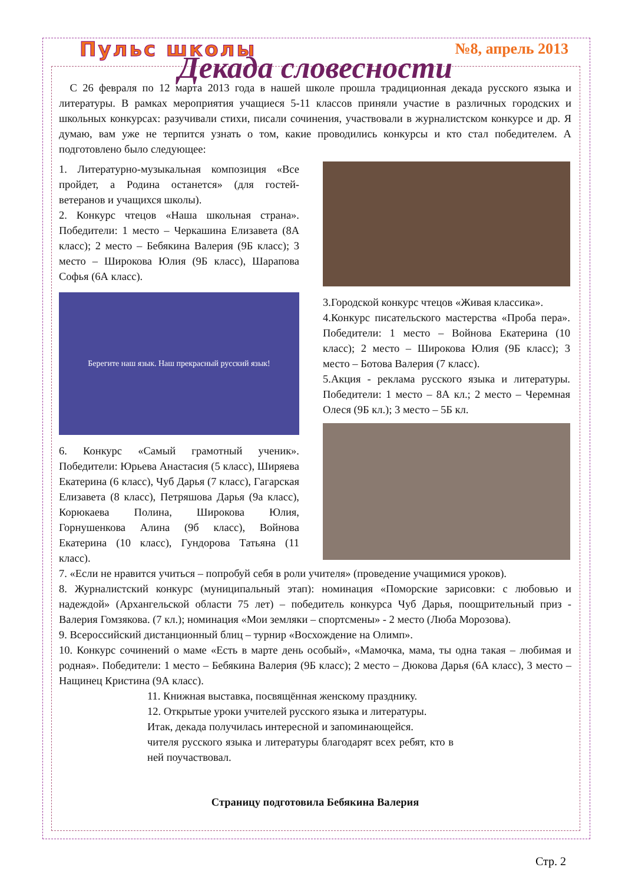Пульс школы №8, апрель 2013
Декада словесности
С 26 февраля по 12 марта 2013 года в нашей школе прошла традиционная декада русского языка и литературы. В рамках мероприятия учащиеся 5-11 классов приняли участие в различных городских и школьных конкурсах: разучивали стихи, писали сочинения, участвовали в журналистском конкурсе и др. Я думаю, вам уже не терпится узнать о том, какие проводились конкурсы и кто стал победителем. А подготовлено было следующее:
1. Литературно-музыкальная композиция «Все пройдет, а Родина останется» (для гостей-ветеранов и учащихся школы).
2. Конкурс чтецов «Наша школьная страна». Победители: 1 место – Черкашина Елизавета (8А класс); 2 место – Бебякина Валерия (9Б класс); 3 место – Широкова Юлия (9Б класс), Шарапова Софья (6А класс).
Берегите наш язык. Наш прекрасный русский язык!
6. Конкурс «Самый грамотный ученик». Победители: Юрьева Анастасия (5 класс), Ширяева Екатерина (6 класс), Чуб Дарья (7 класс), Гагарская Елизавета (8 класс), Петряшова Дарья (9а класс), Корюкаева Полина, Широкова Юлия, Горнушенкова Алина (9б класс), Войнова Екатерина (10 класс), Гундорова Татьяна (11 класс).
3.Городской конкурс чтецов «Живая классика».
4.Конкурс писательского мастерства «Проба пера». Победители: 1 место – Войнова Екатерина (10 класс); 2 место – Широкова Юлия (9Б класс); 3 место – Ботова Валерия (7 класс).
5.Акция - реклама русского языка и литературы. Победители: 1 место – 8А кл.; 2 место – Черемная Олеся (9Б кл.); 3 место – 5Б кл.
7. «Если не нравится учиться – попробуй себя в роли учителя» (проведение учащимися уроков).
8. Журналистский конкурс (муниципальный этап): номинация «Поморские зарисовки: с любовью и надеждой» (Архангельской области 75 лет) – победитель конкурса Чуб Дарья, поощрительный приз - Валерия Гомзякова. (7 кл.); номинация «Мои земляки – спортсмены» - 2 место (Люба Морозова).
9. Всероссийский дистанционный блиц – турнир «Восхождение на Олимп».
10. Конкурс сочинений о маме «Есть в марте день особый», «Мамочка, мама, ты одна такая – любимая и родная». Победители: 1 место – Бебякина Валерия (9Б класс); 2 место – Дюкова Дарья (6А класс), 3 место – Нащинец Кристина (9А класс).
11. Книжная выставка, посвящённая женскому празднику.
12. Открытые уроки учителей русского языка и литературы.
Итак, декада получилась интересной и запоминающейся.
чителя русского языка и литературы благодарят всех ребят, кто в ней поучаствовал.
Страницу подготовила Бебякина Валерия
Стр. 2